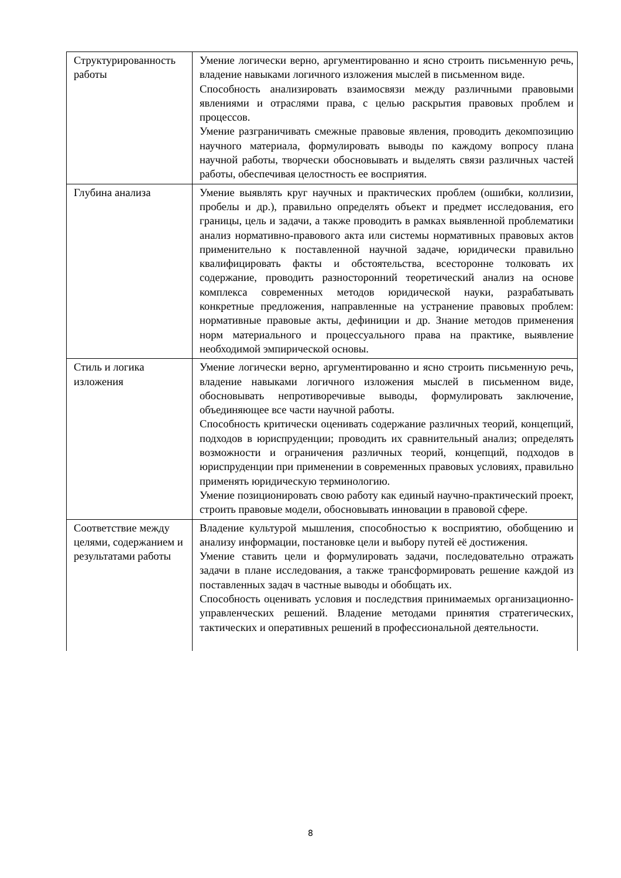| Структурированность работы | Умение логически верно, аргументированно и ясно строить письменную речь, владение навыками логичного изложения мыслей в письменном виде. Способность анализировать взаимосвязи между различными правовыми явлениями и отраслями права, с целью раскрытия правовых проблем и процессов. Умение разграничивать смежные правовые явления, проводить декомпозицию научного материала, формулировать выводы по каждому вопросу плана научной работы, творчески обосновывать и выделять связи различных частей работы, обеспечивая целостность ее восприятия. |
| Глубина анализа | Умение выявлять круг научных и практических проблем (ошибки, коллизии, пробелы и др.), правильно определять объект и предмет исследования, его границы, цель и задачи, а также проводить в рамках выявленной проблематики анализ нормативно-правового акта или системы нормативных правовых актов применительно к поставленной научной задаче, юридически правильно квалифицировать факты и обстоятельства, всесторонне толковать их содержание, проводить разносторонний теоретический анализ на основе комплекса современных методов юридической науки, разрабатывать конкретные предложения, направленные на устранение правовых проблем: нормативные правовые акты, дефиниции и др. Знание методов применения норм материального и процессуального права на практике, выявление необходимой эмпирической основы. |
| Стиль и логика изложения | Умение логически верно, аргументированно и ясно строить письменную речь, владение навыками логичного изложения мыслей в письменном виде, обосновывать непротиворечивые выводы, формулировать заключение, объединяющее все части научной работы. Способность критически оценивать содержание различных теорий, концепций, подходов в юриспруденции; проводить их сравнительный анализ; определять возможности и ограничения различных теорий, концепций, подходов в юриспруденции при применении в современных правовых условиях, правильно применять юридическую терминологию. Умение позиционировать свою работу как единый научно-практический проект, строить правовые модели, обосновывать инновации в правовой сфере. |
| Соответствие между целями, содержанием и результатами работы | Владение культурой мышления, способностью к восприятию, обобщению и анализу информации, постановке цели и выбору путей её достижения. Умение ставить цели и формулировать задачи, последовательно отражать задачи в плане исследования, а также трансформировать решение каждой из поставленных задач в частные выводы и обобщать их. Способность оценивать условия и последствия принимаемых организационно-управленческих решений. Владение методами принятия стратегических, тактических и оперативных решений в профессиональной деятельности. |
8